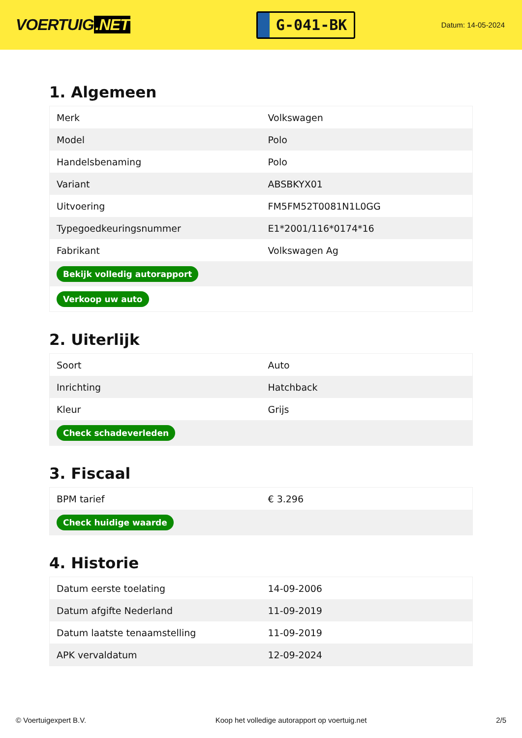VOERTUIG.NET
G-041-BK
Datum: 14-05-2024
1. Algemeen
| Merk | Volkswagen |
| Model | Polo |
| Handelsbenaming | Polo |
| Variant | ABSBKYX01 |
| Uitvoering | FM5FM52T0081N1L0GG |
| Typegoedkeuringsnummer | E1*2001/116*0174*16 |
| Fabrikant | Volkswagen Ag |
| Bekijk volledig autorapport | |
| Verkoop uw auto | |
2. Uiterlijk
| Soort | Auto |
| Inrichting | Hatchback |
| Kleur | Grijs |
| Check schadeverleden | |
3. Fiscaal
| BPM tarief | € 3.296 |
| Check huidige waarde | |
4. Historie
| Datum eerste toelating | 14-09-2006 |
| Datum afgifte Nederland | 11-09-2019 |
| Datum laatste tenaamstelling | 11-09-2019 |
| APK vervaldatum | 12-09-2024 |
© Voertuigexpert B.V. Koop het volledige autorapport op voertuig.net 2/5